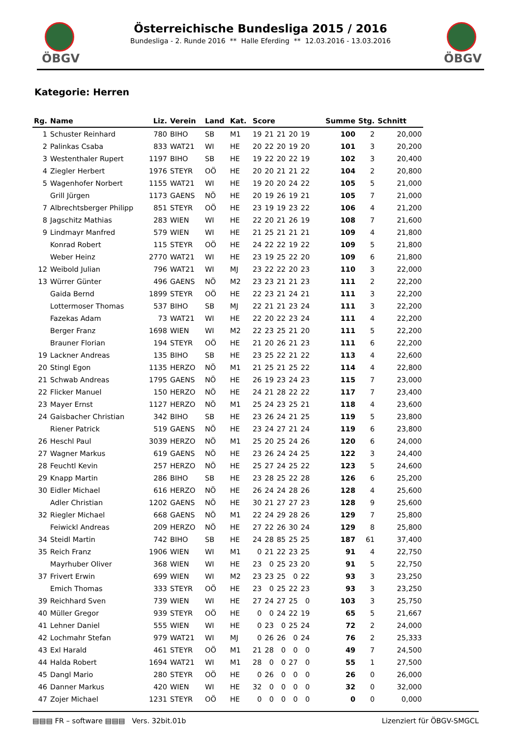ÖBGV ÖBGV
Österreichische Bundesliga 2015 / 2016
Bundesliga - 2. Runde 2016 ** Halle Eferding ** 12.03.2016 - 13.03.2016
Kategorie: Herren
| Rg. | Name | Liz. | Verein | Land | Kat. | Score | | | | | | Summe | Stg. | Schnitt |
| --- | --- | --- | --- | --- | --- | --- | --- | --- | --- | --- | --- | --- | --- | --- |
| 1 | Schuster Reinhard | 780 | BIHO | SB | M1 | 19 | 21 | 21 | 20 | 19 | | 100 | 2 | 20,000 |
| 2 | Palinkas Csaba | 833 | WAT21 | WI | HE | 20 | 22 | 20 | 19 | 20 | | 101 | 3 | 20,200 |
| 3 | Westenthaler Rupert | 1197 | BIHO | SB | HE | 19 | 22 | 20 | 22 | 19 | | 102 | 3 | 20,400 |
| 4 | Ziegler Herbert | 1976 | STEYR | OÖ | HE | 20 | 20 | 21 | 21 | 22 | | 104 | 2 | 20,800 |
| 5 | Wagenhofer Norbert | 1155 | WAT21 | WI | HE | 19 | 20 | 20 | 24 | 22 | | 105 | 5 | 21,000 |
| | Grill Jürgen | 1173 | GAENS | NÖ | HE | 20 | 19 | 26 | 19 | 21 | | 105 | 7 | 21,000 |
| 7 | Albrechtsberger Philipp | 851 | STEYR | OÖ | HE | 23 | 19 | 19 | 23 | 22 | | 106 | 4 | 21,200 |
| 8 | Jagschitz Mathias | 283 | WIEN | WI | HE | 22 | 20 | 21 | 26 | 19 | | 108 | 7 | 21,600 |
| 9 | Lindmayr Manfred | 579 | WIEN | WI | HE | 21 | 25 | 21 | 21 | 21 | | 109 | 4 | 21,800 |
| | Konrad Robert | 115 | STEYR | OÖ | HE | 24 | 22 | 22 | 19 | 22 | | 109 | 5 | 21,800 |
| | Weber Heinz | 2770 | WAT21 | WI | HE | 23 | 19 | 25 | 22 | 20 | | 109 | 6 | 21,800 |
| 12 | Weibold Julian | 796 | WAT21 | WI | MJ | 23 | 22 | 22 | 20 | 23 | | 110 | 3 | 22,000 |
| 13 | Würrer Günter | 496 | GAENS | NÖ | M2 | 23 | 23 | 21 | 21 | 23 | | 111 | 2 | 22,200 |
| | Gaida Bernd | 1899 | STEYR | OÖ | HE | 22 | 23 | 21 | 24 | 21 | | 111 | 3 | 22,200 |
| | Lottermoser Thomas | 537 | BIHO | SB | MJ | 22 | 21 | 21 | 23 | 24 | | 111 | 3 | 22,200 |
| | Fazekas Adam | 73 | WAT21 | WI | HE | 22 | 20 | 22 | 23 | 24 | | 111 | 4 | 22,200 |
| | Berger Franz | 1698 | WIEN | WI | M2 | 22 | 23 | 25 | 21 | 20 | | 111 | 5 | 22,200 |
| | Brauner Florian | 194 | STEYR | OÖ | HE | 21 | 20 | 26 | 21 | 23 | | 111 | 6 | 22,200 |
| 19 | Lackner Andreas | 135 | BIHO | SB | HE | 23 | 25 | 22 | 21 | 22 | | 113 | 4 | 22,600 |
| 20 | Stingl Egon | 1135 | HERZO | NÖ | M1 | 21 | 25 | 21 | 25 | 22 | | 114 | 4 | 22,800 |
| 21 | Schwab Andreas | 1795 | GAENS | NÖ | HE | 26 | 19 | 23 | 24 | 23 | | 115 | 7 | 23,000 |
| 22 | Flicker Manuel | 150 | HERZO | NÖ | HE | 24 | 21 | 28 | 22 | 22 | | 117 | 7 | 23,400 |
| 23 | Mayer Ernst | 1127 | HERZO | NÖ | M1 | 25 | 24 | 23 | 25 | 21 | | 118 | 4 | 23,600 |
| 24 | Gaisbacher Christian | 342 | BIHO | SB | HE | 23 | 26 | 24 | 21 | 25 | | 119 | 5 | 23,800 |
| | Riener Patrick | 519 | GAENS | NÖ | HE | 23 | 24 | 27 | 21 | 24 | | 119 | 6 | 23,800 |
| 26 | Heschl Paul | 3039 | HERZO | NÖ | M1 | 25 | 20 | 25 | 24 | 26 | | 120 | 6 | 24,000 |
| 27 | Wagner Markus | 619 | GAENS | NÖ | HE | 23 | 26 | 24 | 24 | 25 | | 122 | 3 | 24,400 |
| 28 | Feuchtl Kevin | 257 | HERZO | NÖ | HE | 25 | 27 | 24 | 25 | 22 | | 123 | 5 | 24,600 |
| 29 | Knapp Martin | 286 | BIHO | SB | HE | 23 | 28 | 25 | 22 | 28 | | 126 | 6 | 25,200 |
| 30 | Eidler Michael | 616 | HERZO | NÖ | HE | 26 | 24 | 24 | 28 | 26 | | 128 | 4 | 25,600 |
| | Adler Christian | 1202 | GAENS | NÖ | HE | 30 | 21 | 27 | 27 | 23 | | 128 | 9 | 25,600 |
| 32 | Riegler Michael | 668 | GAENS | NÖ | M1 | 22 | 24 | 29 | 28 | 26 | | 129 | 7 | 25,800 |
| | Feiwickl Andreas | 209 | HERZO | NÖ | HE | 27 | 22 | 26 | 30 | 24 | | 129 | 8 | 25,800 |
| 34 | Steidl Martin | 742 | BIHO | SB | HE | 24 | 28 | 85 | 25 | 25 | | 187 | 61 | 37,400 |
| 35 | Reich Franz | 1906 | WIEN | WI | M1 | 0 | 21 | 22 | 23 | 25 | | 91 | 4 | 22,750 |
| | Mayrhuber Oliver | 368 | WIEN | WI | HE | 23 | 0 | 25 | 23 | 20 | | 91 | 5 | 22,750 |
| 37 | Frivert Erwin | 699 | WIEN | WI | M2 | 23 | 23 | 25 | 0 | 22 | | 93 | 3 | 23,250 |
| | Emich Thomas | 333 | STEYR | OÖ | HE | 23 | 0 | 25 | 22 | 23 | | 93 | 3 | 23,250 |
| 39 | Reichhard Sven | 739 | WIEN | WI | HE | 27 | 24 | 27 | 25 | 0 | | 103 | 3 | 25,750 |
| 40 | Müller Gregor | 939 | STEYR | OÖ | HE | 0 | 0 | 24 | 22 | 19 | | 65 | 5 | 21,667 |
| 41 | Lehner Daniel | 555 | WIEN | WI | HE | 0 | 23 | 0 | 25 | 24 | | 72 | 2 | 24,000 |
| 42 | Lochmahr Stefan | 979 | WAT21 | WI | MJ | 0 | 26 | 26 | 0 | 24 | | 76 | 2 | 25,333 |
| 43 | Exl Harald | 461 | STEYR | OÖ | M1 | 21 | 28 | 0 | 0 | 0 | | 49 | 7 | 24,500 |
| 44 | Halda Robert | 1694 | WAT21 | WI | M1 | 28 | 0 | 0 | 27 | 0 | | 55 | 1 | 27,500 |
| 45 | Dangl Mario | 280 | STEYR | OÖ | HE | 0 | 26 | 0 | 0 | 0 | | 26 | 0 | 26,000 |
| 46 | Danner Markus | 420 | WIEN | WI | HE | 32 | 0 | 0 | 0 | 0 | | 32 | 0 | 32,000 |
| 47 | Zojer Michael | 1231 | STEYR | OÖ | HE | 0 | 0 | 0 | 0 | 0 | | 0 | 0 | 0,000 |
▤▤▤ FR – software ▤▤▤ Vers. 32bit.01b Lizenziert für ÖBGV-SMGCL